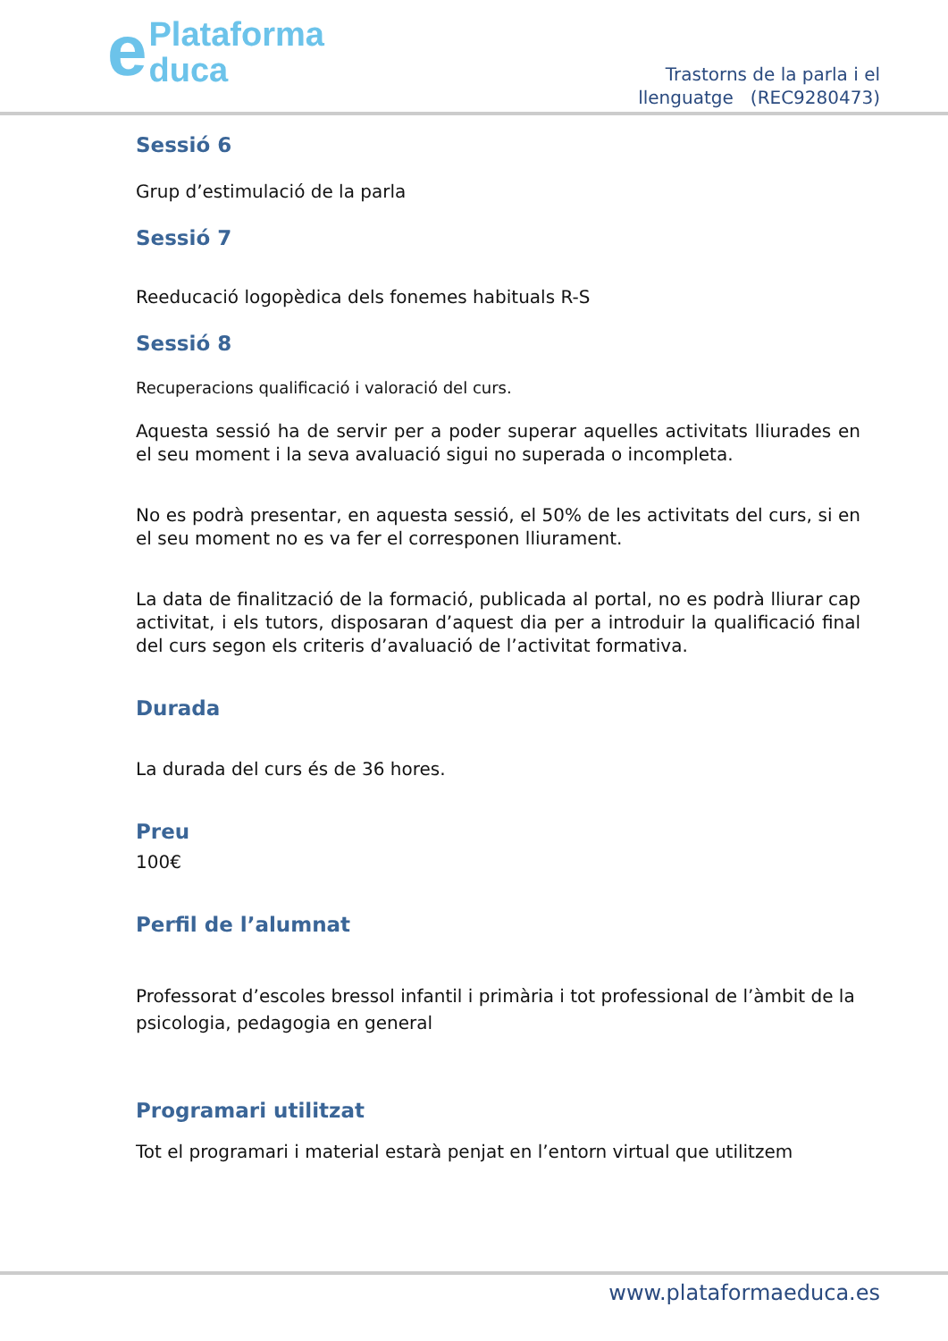ePlataforma
duca
Trastorns de la parla i el
llenguatge (REC9280473)
Sessió 6
Grup d’estimulació de la parla
Sessió 7
Reeducació logopèdica dels fonemes habituals R-S
Sessió 8
Recuperacions qualificació i valoració del curs.
Aquesta sessió ha de servir per a poder superar aquelles activitats lliurades en el seu moment i la seva avaluació sigui no superada o incompleta.
No es podrà presentar, en aquesta sessió, el 50% de les activitats del curs, si en el seu moment no es va fer el corresponen lliurament.
La data de finalització de la formació, publicada al portal, no es podrà lliurar cap activitat, i els tutors, disposaran d’aquest dia per a introduir la qualificació final del curs segon els criteris d’avaluació de l’activitat formativa.
Durada
La durada del curs és de 36 hores.
Preu
100€
Perfil de l’alumnat
Professorat d’escoles bressol infantil i primària i tot professional de l’àmbit de la psicologia, pedagogia en general
Programari utilitzat
Tot el programari i material estarà penjat en l’entorn virtual que utilitzem
www.plataformaeduca.es